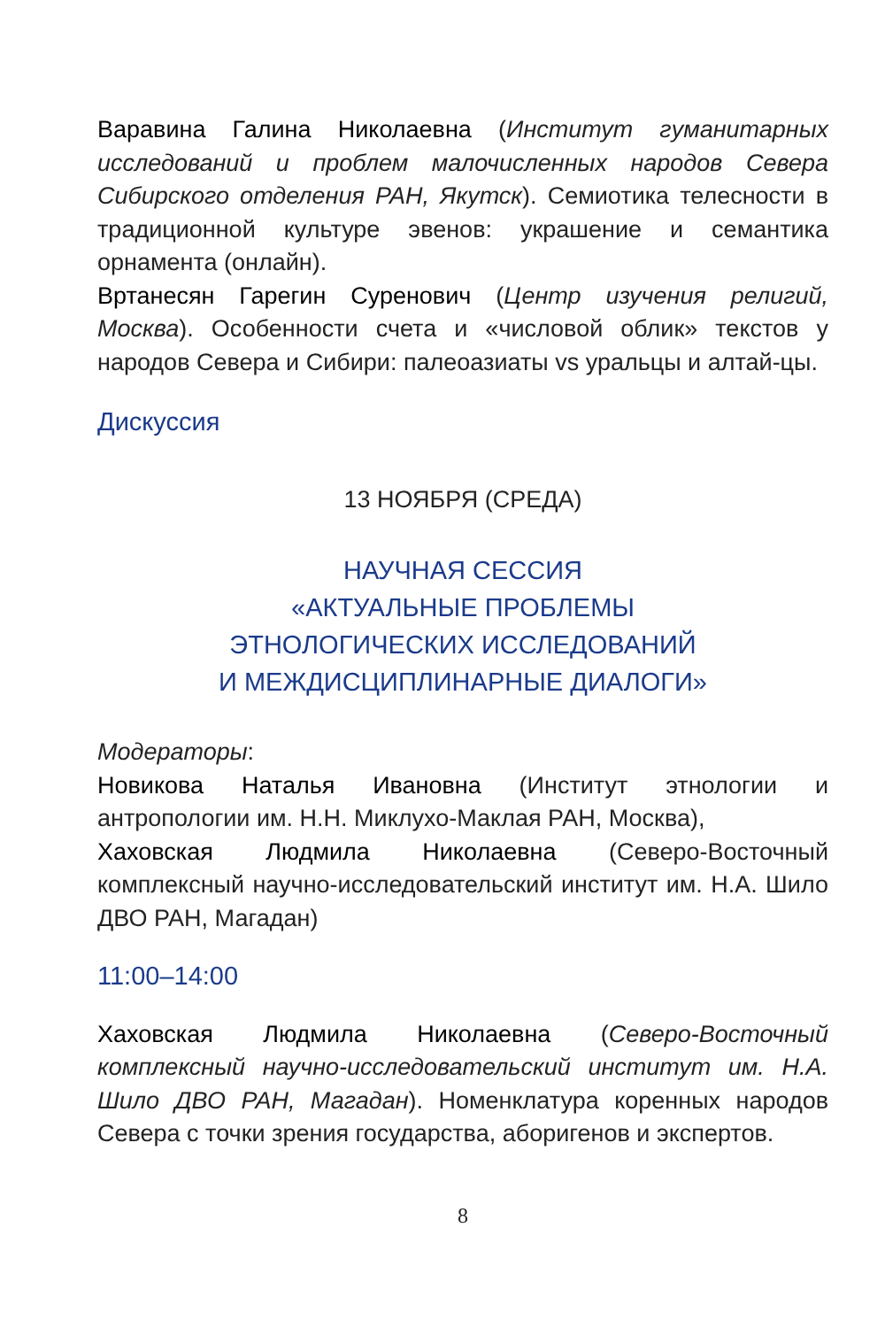Варавина Галина Николаевна (Институт гуманитарных исследований и проблем малочисленных народов Севера Сибирского отделения РАН, Якутск). Семиотика телесности в традиционной культуре эвенов: украшение и семантика орнамента (онлайн).
Вртанесян Гарегин Суренович (Центр изучения религий, Москва). Особенности счета и «числовой облик» текстов у народов Севера и Сибири: палеоазиаты vs уральцы и алтай-цы.
Дискуссия
13 НОЯБРЯ (СРЕДА)
НАУЧНАЯ СЕССИЯ
«АКТУАЛЬНЫЕ ПРОБЛЕМЫ
ЭТНОЛОГИЧЕСКИХ ИССЛЕДОВАНИЙ
И МЕЖДИСЦИПЛИНАРНЫЕ ДИАЛОГИ»
Модераторы:
Новикова Наталья Ивановна (Институт этнологии и антропологии им. Н.Н. Миклухо-Маклая РАН, Москва),
Хаховская Людмила Николаевна (Северо-Восточный комплексный научно-исследовательский институт им. Н.А. Шило ДВО РАН, Магадан)
11:00–14:00
Хаховская Людмила Николаевна (Северо-Восточный комплексный научно-исследовательский институт им. Н.А. Шило ДВО РАН, Магадан). Номенклатура коренных народов Севера с точки зрения государства, аборигенов и экспертов.
8